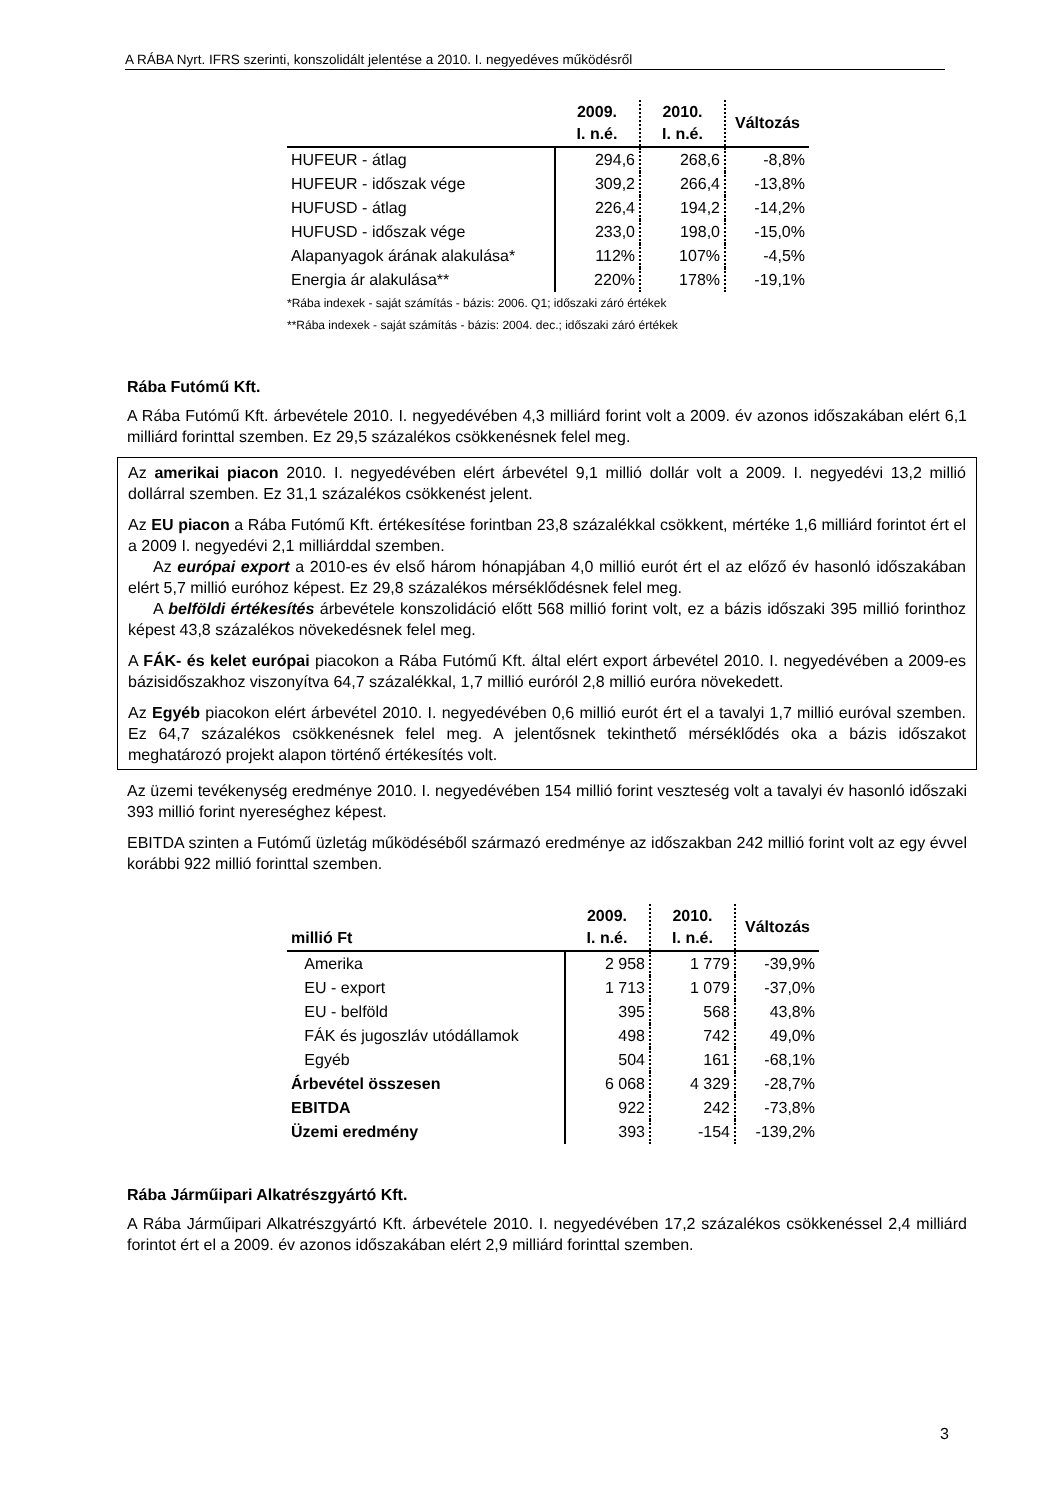A RÁBA Nyrt. IFRS szerinti, konszolidált jelentése a 2010. I. negyedéves működésről
| | 2009. I. n.é. | 2010. I. n.é. | Változás |
| --- | --- | --- | --- |
| HUFEUR - átlag | 294,6 | 268,6 | -8,8% |
| HUFEUR - időszak vége | 309,2 | 266,4 | -13,8% |
| HUFUSD - átlag | 226,4 | 194,2 | -14,2% |
| HUFUSD - időszak vége | 233,0 | 198,0 | -15,0% |
| Alapanyagok árának alakulása* | 112% | 107% | -4,5% |
| Energia ár alakulása** | 220% | 178% | -19,1% |
*Rába indexek - saját számítás - bázis: 2006. Q1; időszaki záró értékek
**Rába indexek - saját számítás - bázis: 2004. dec.; időszaki záró értékek
Rába Futómű Kft.
A Rába Futómű Kft. árbevétele 2010. I. negyedévében 4,3 milliárd forint volt a 2009. év azonos időszakában elért 6,1 milliárd forinttal szemben. Ez 29,5 százalékos csökkenésnek felel meg.
Az amerikai piacon 2010. I. negyedévében elért árbevétel 9,1 millió dollár volt a 2009. I. negyedévi 13,2 millió dollárral szemben. Ez 31,1 százalékos csökkenést jelent.
Az EU piacon a Rába Futómű Kft. értékesítése forintban 23,8 százalékkal csökkent, mértéke 1,6 milliárd forintot ért el a 2009 I. negyedévi 2,1 milliárddal szemben.
Az európai export a 2010-es év első három hónapjában 4,0 millió eurót ért el az előző év hasonló időszakában elért 5,7 millió euróhoz képest. Ez 29,8 százalékos mérséklődésnek felel meg.
A belföldi értékesítés árbevétele konszolidáció előtt 568 millió forint volt, ez a bázis időszaki 395 millió forinthoz képest 43,8 százalékos növekedésnek felel meg.
A FÁK- és kelet európai piacokon a Rába Futómű Kft. által elért export árbevétel 2010. I. negyedévében a 2009-es bázisidőszakhoz viszonyítva 64,7 százalékkal, 1,7 millió euróról 2,8 millió euróra növekedett.
Az Egyéb piacokon elért árbevétel 2010. I. negyedévében 0,6 millió eurót ért el a tavalyi 1,7 millió euróval szemben. Ez 64,7 százalékos csökkenésnek felel meg. A jelentősnek tekinthető mérséklődés oka a bázis időszakot meghatározó projekt alapon történő értékesítés volt.
Az üzemi tevékenység eredménye 2010. I. negyedévében 154 millió forint veszteség volt a tavalyi év hasonló időszaki 393 millió forint nyereséghez képest.
EBITDA szinten a Futómű üzletág működéséből származó eredménye az időszakban 242 millió forint volt az egy évvel korábbi 922 millió forinttal szemben.
| millió Ft | 2009. I. n.é. | 2010. I. n.é. | Változás |
| --- | --- | --- | --- |
| Amerika | 2 958 | 1 779 | -39,9% |
| EU - export | 1 713 | 1 079 | -37,0% |
| EU - belföld | 395 | 568 | 43,8% |
| FÁK és jugoszláv utódállamok | 498 | 742 | 49,0% |
| Egyéb | 504 | 161 | -68,1% |
| Árbevétel összesen | 6 068 | 4 329 | -28,7% |
| EBITDA | 922 | 242 | -73,8% |
| Üzemi eredmény | 393 | -154 | -139,2% |
Rába Járműipari Alkatrészgyártó Kft.
A Rába Járműipari Alkatrészgyártó Kft. árbevétele 2010. I. negyedévében 17,2 százalékos csökkenéssel 2,4 milliárd forintot ért el a 2009. év azonos időszakában elért 2,9 milliárd forinttal szemben.
3